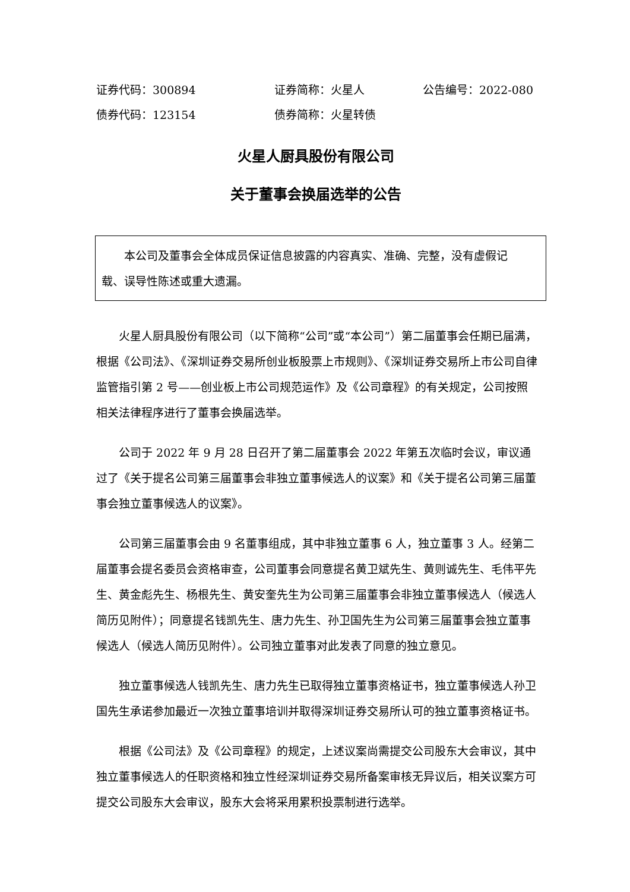证券代码：300894 证券简称：火星人 公告编号：2022-080
债券代码：123154 债券简称：火星转债
火星人厨具股份有限公司
关于董事会换届选举的公告
本公司及董事会全体成员保证信息披露的内容真实、准确、完整，没有虚假记载、误导性陈述或重大遗漏。
火星人厨具股份有限公司（以下简称“公司”或“本公司”）第二届董事会任期已届满，根据《公司法》、《深圳证券交易所创业板股票上市规则》、《深圳证券交易所上市公司自律监管指引第 2 号——创业板上市公司规范运作》及《公司章程》的有关规定，公司按照相关法律程序进行了董事会换届选举。
公司于 2022 年 9 月 28 日召开了第二届董事会 2022 年第五次临时会议，审议通过了《关于提名公司第三届董事会非独立董事候选人的议案》和《关于提名公司第三届董事会独立董事候选人的议案》。
公司第三届董事会由 9 名董事组成，其中非独立董事 6 人，独立董事 3 人。经第二届董事会提名委员会资格审查，公司董事会同意提名黄卫斌先生、黄则诚先生、毛伟平先生、黄金彪先生、杨根先生、黄安奎先生为公司第三届董事会非独立董事候选人（候选人简历见附件）；同意提名钱凯先生、唐力先生、孙卫国先生为公司第三届董事会独立董事候选人（候选人简历见附件）。公司独立董事对此发表了同意的独立意见。
独立董事候选人钱凯先生、唐力先生已取得独立董事资格证书，独立董事候选人孙卫国先生承诺参加最近一次独立董事培训并取得深圳证券交易所认可的独立董事资格证书。
根据《公司法》及《公司章程》的规定，上述议案尚需提交公司股东大会审议，其中独立董事候选人的任职资格和独立性经深圳证券交易所备案审核无异议后，相关议案方可提交公司股东大会审议，股东大会将采用累积投票制进行选举。